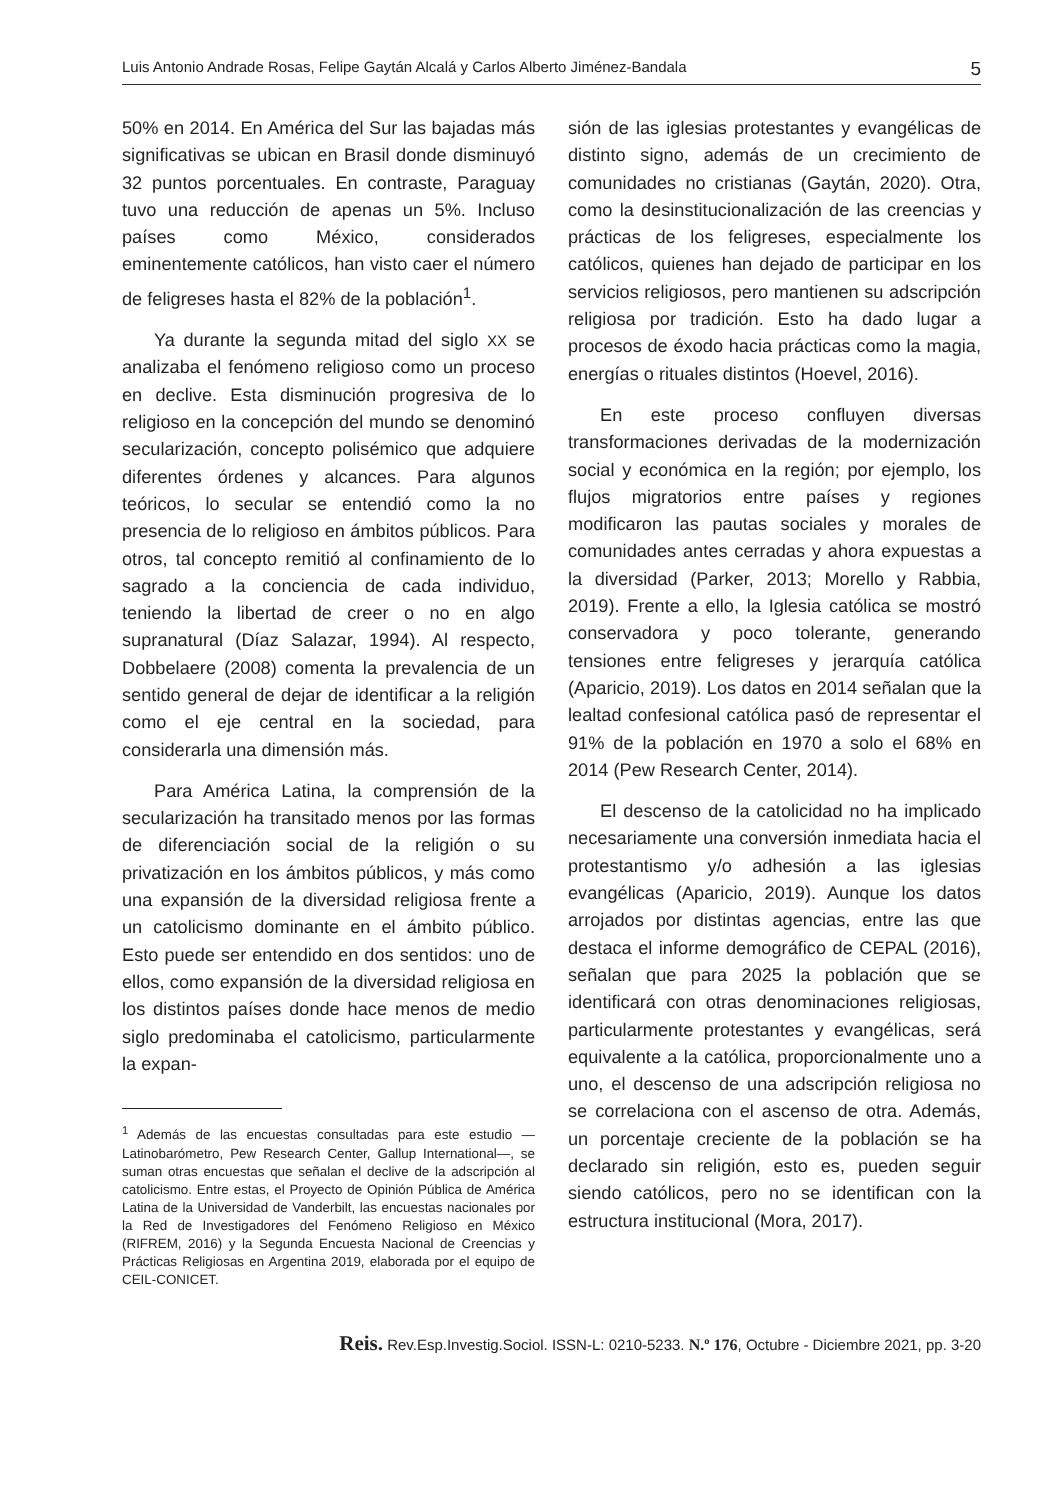Luis Antonio Andrade Rosas, Felipe Gaytán Alcalá y Carlos Alberto Jiménez-Bandala 5
50% en 2014. En América del Sur las bajadas más significativas se ubican en Brasil donde disminuyó 32 puntos porcentuales. En contraste, Paraguay tuvo una reducción de apenas un 5%. Incluso países como México, considerados eminentemente católicos, han visto caer el número de feligreses hasta el 82% de la población<sup>1</sup>.
Ya durante la segunda mitad del siglo XX se analizaba el fenómeno religioso como un proceso en declive. Esta disminución progresiva de lo religioso en la concepción del mundo se denominó secularización, concepto polisémico que adquiere diferentes órdenes y alcances. Para algunos teóricos, lo secular se entendió como la no presencia de lo religioso en ámbitos públicos. Para otros, tal concepto remitió al confinamiento de lo sagrado a la conciencia de cada individuo, teniendo la libertad de creer o no en algo supranatural (Díaz Salazar, 1994). Al respecto, Dobbelaere (2008) comenta la prevalencia de un sentido general de dejar de identificar a la religión como el eje central en la sociedad, para considerarla una dimensión más.
Para América Latina, la comprensión de la secularización ha transitado menos por las formas de diferenciación social de la religión o su privatización en los ámbitos públicos, y más como una expansión de la diversidad religiosa frente a un catolicismo dominante en el ámbito público. Esto puede ser entendido en dos sentidos: uno de ellos, como expansión de la diversidad religiosa en los distintos países donde hace menos de medio siglo predominaba el catolicismo, particularmente la expan-
<sup>1</sup> Además de las encuestas consultadas para este estudio —Latinobarómetro, Pew Research Center, Gallup International—, se suman otras encuestas que señalan el declive de la adscripción al catolicismo. Entre estas, el Proyecto de Opinión Pública de América Latina de la Universidad de Vanderbilt, las encuestas nacionales por la Red de Investigadores del Fenómeno Religioso en México (RIFREM, 2016) y la Segunda Encuesta Nacional de Creencias y Prácticas Religiosas en Argentina 2019, elaborada por el equipo de CEIL-CONICET.
sión de las iglesias protestantes y evangélicas de distinto signo, además de un crecimiento de comunidades no cristianas (Gaytán, 2020). Otra, como la desinstitucionalización de las creencias y prácticas de los feligreses, especialmente los católicos, quienes han dejado de participar en los servicios religiosos, pero mantienen su adscripción religiosa por tradición. Esto ha dado lugar a procesos de éxodo hacia prácticas como la magia, energías o rituales distintos (Hoevel, 2016).
En este proceso confluyen diversas transformaciones derivadas de la modernización social y económica en la región; por ejemplo, los flujos migratorios entre países y regiones modificaron las pautas sociales y morales de comunidades antes cerradas y ahora expuestas a la diversidad (Parker, 2013; Morello y Rabbia, 2019). Frente a ello, la Iglesia católica se mostró conservadora y poco tolerante, generando tensiones entre feligreses y jerarquía católica (Aparicio, 2019). Los datos en 2014 señalan que la lealtad confesional católica pasó de representar el 91% de la población en 1970 a solo el 68% en 2014 (Pew Research Center, 2014).
El descenso de la catolicidad no ha implicado necesariamente una conversión inmediata hacia el protestantismo y/o adhesión a las iglesias evangélicas (Aparicio, 2019). Aunque los datos arrojados por distintas agencias, entre las que destaca el informe demográfico de CEPAL (2016), señalan que para 2025 la población que se identificará con otras denominaciones religiosas, particularmente protestantes y evangélicas, será equivalente a la católica, proporcionalmente uno a uno, el descenso de una adscripción religiosa no se correlaciona con el ascenso de otra. Además, un porcentaje creciente de la población se ha declarado sin religión, esto es, pueden seguir siendo católicos, pero no se identifican con la estructura institucional (Mora, 2017).
Reis. Rev.Esp.Investig.Sociol. ISSN-L: 0210-5233. N.º 176, Octubre - Diciembre 2021, pp. 3-20